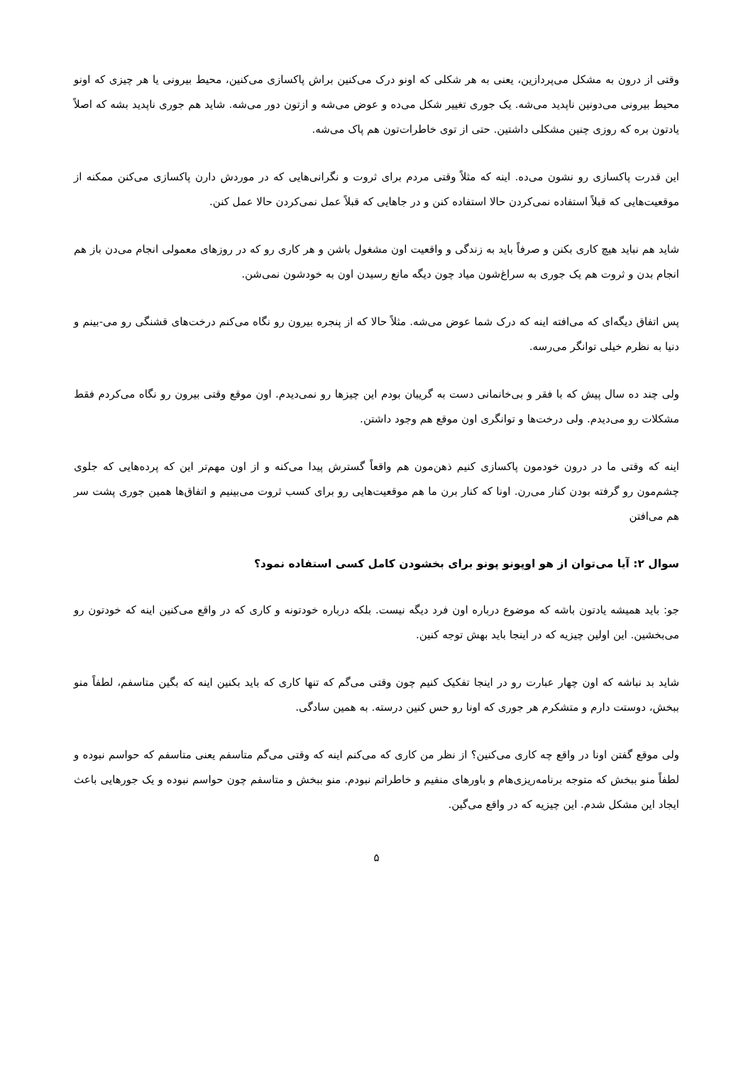وقتی از درون به مشکل می‌پردازین، یعنی به هر شکلی که اونو درک می‌کنین براش پاکسازی می‌کنین، محیط بیرونی یا هر چیزی که اونو محیط بیرونی می‌دونین ناپدید می‌شه. یک جوری تغییر شکل می‌ده و عوض می‌شه و ازتون دور می‌شه. شاید هم جوری ناپدید بشه که اصلاً یادتون بره که روزی چنین مشکلی داشتین. حتی از توی خاطرات‌تون هم پاک می‌شه.
این قدرت پاکسازی رو نشون می‌ده. اینه که مثلاً وقتی مردم برای ثروت و نگرانی‌هایی که در موردش دارن پاکسازی می‌کنن ممکنه از موقعیت‌هایی که قبلاً استفاده نمی‌کردن حالا استفاده کنن و در جاهایی که قبلاً عمل نمی‌کردن حالا عمل کنن.
شاید هم نباید هیچ کاری بکنن و صرفاً باید به زندگی و واقعیت اون مشغول باشن و هر کاری رو که در روزهای معمولی انجام می‌دن باز هم انجام بدن و ثروت هم یک جوری به سراغ‌شون میاد چون دیگه مانع رسیدن اون به خودشون نمی‌شن.
پس اتفاق دیگه‌ای که می‌افته اینه که درک شما عوض می‌شه. مثلاً حالا که از پنجره بیرون رو نگاه می‌کنم درخت‌های قشنگی رو می-بینم و دنیا به نظرم خیلی توانگر می‌رسه.
ولی چند ده سال پیش که با فقر و بی‌خانمانی دست به گریبان بودم این چیزها رو نمی‌دیدم. اون موقع وقتی بیرون رو نگاه می‌کردم فقط مشکلات رو می‌دیدم. ولی درخت‌ها و توانگری اون موقع هم وجود داشتن.
اینه که وقتی ما در درون خودمون پاکسازی کنیم ذهن‌مون هم واقعاً گسترش پیدا می‌کنه و از اون مهم‌تر این که پرده‌هایی که جلوی چشم‌مون رو گرفته بودن کنار می‌رن. اونا که کنار برن ما هم موقعیت‌هایی رو برای کسب ثروت می‌بینیم و اتفاق‌ها همین جوری پشت سر هم می‌افتن
سوال ۲: آیا می‌توان از هو اوپونو پونو برای بخشودن کامل کسی استفاده نمود؟
جو: باید همیشه یادتون باشه که موضوع درباره اون فرد دیگه نیست. بلکه درباره خودتونه و کاری که در واقع می‌کنین اینه که خودتون رو می‌بخشین. این اولین چیزیه که در اینجا باید بهش توجه کنین.
شاید بد نباشه که اون چهار عبارت رو در اینجا تفکیک کنیم چون وقتی می‌گم که تنها کاری که باید بکنین اینه که بگین متاسفم، لطفاً منو ببخش، دوستت دارم و متشکرم هر جوری که اونا رو حس کنین درسته. به همین سادگی.
ولی موقع گفتن اونا در واقع چه کاری می‌کنین؟ از نظر من کاری که می‌کنم اینه که وقتی می‌گم متاسفم یعنی متاسفم که حواسم نبوده و لطفاً منو ببخش که متوجه برنامه‌ریزی‌هام و باورهای منفیم و خاطراتم نبودم. منو ببخش و متاسفم چون حواسم نبوده و یک جورهایی باعث ایجاد این مشکل شدم. این چیزیه که در واقع می‌گین.
۵